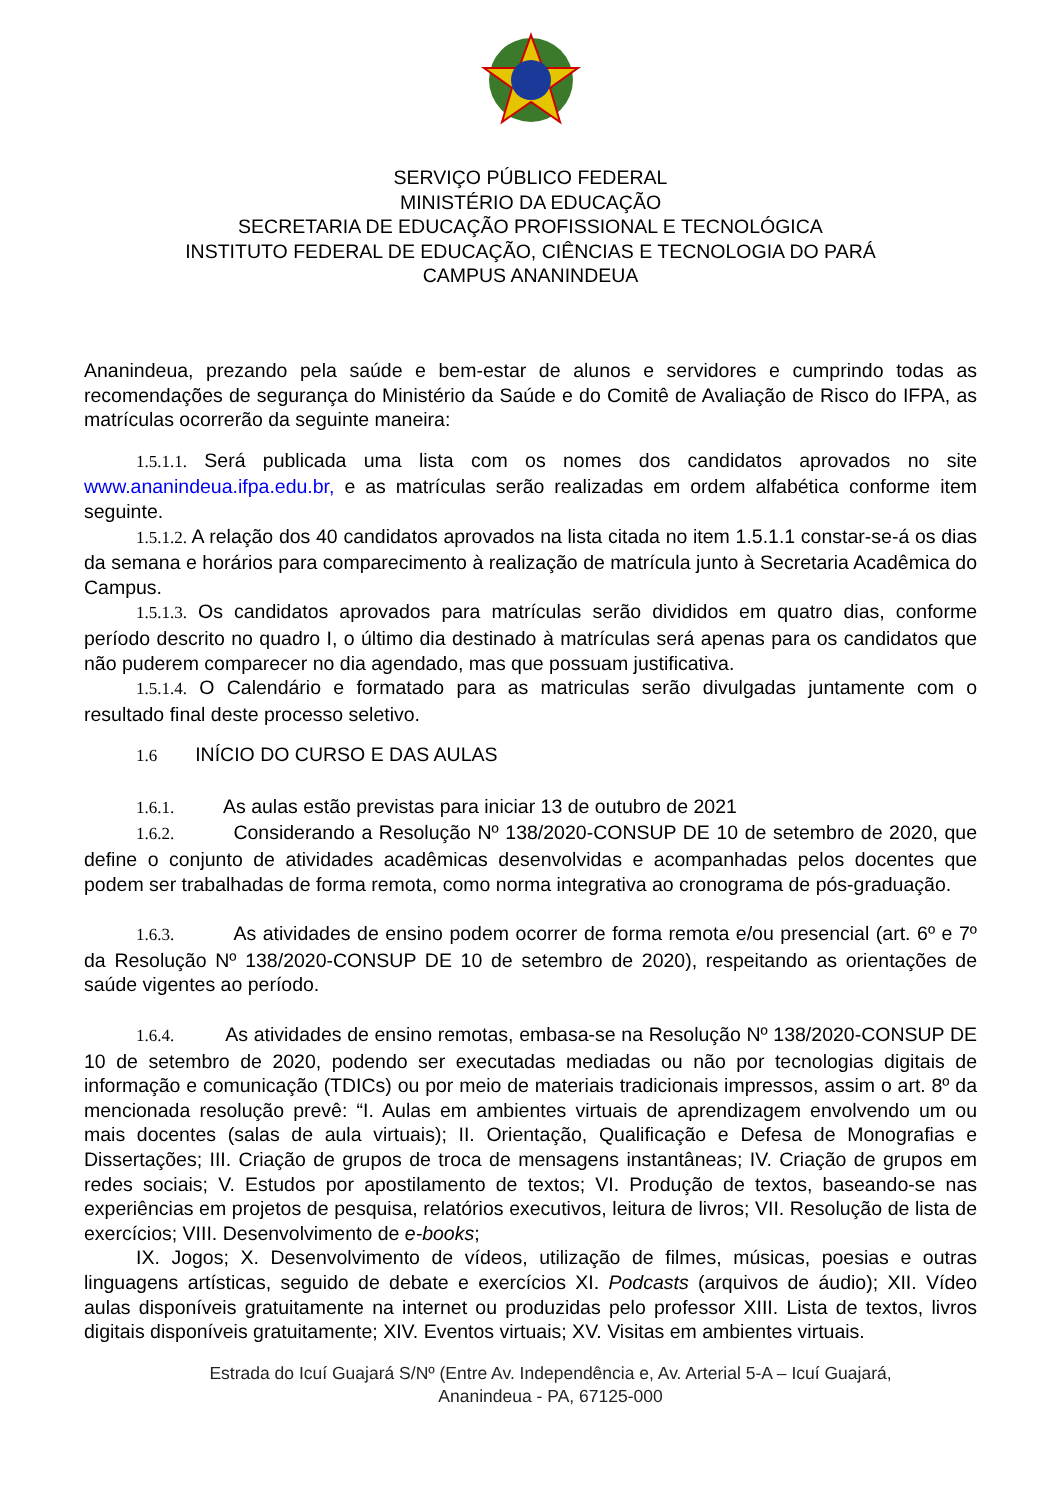SERVIÇO PÚBLICO FEDERAL
MINISTÉRIO DA EDUCAÇÃO
SECRETARIA DE EDUCAÇÃO PROFISSIONAL E TECNOLÓGICA
INSTITUTO FEDERAL DE EDUCAÇÃO, CIÊNCIAS E TECNOLOGIA DO PARÁ
CAMPUS ANANINDEUA
Ananindeua, prezando pela saúde e bem-estar de alunos e servidores e cumprindo todas as recomendações de segurança do Ministério da Saúde e do Comitê de Avaliação de Risco do IFPA, as matrículas ocorrerão da seguinte maneira:
1.5.1.1. Será publicada uma lista com os nomes dos candidatos aprovados no site www.ananindeua.ifpa.edu.br, e as matrículas serão realizadas em ordem alfabética conforme item seguinte.
1.5.1.2. A relação dos 40 candidatos aprovados na lista citada no item 1.5.1.1 constar-se-á os dias da semana e horários para comparecimento à realização de matrícula junto à Secretaria Acadêmica do Campus.
1.5.1.3. Os candidatos aprovados para matrículas serão divididos em quatro dias, conforme período descrito no quadro I, o último dia destinado à matrículas será apenas para os candidatos que não puderem comparecer no dia agendado, mas que possuam justificativa.
1.5.1.4. O Calendário e formatado para as matriculas serão divulgadas juntamente com o resultado final deste processo seletivo.
1.6 INÍCIO DO CURSO E DAS AULAS
1.6.1. As aulas estão previstas para iniciar 13 de outubro de 2021
1.6.2. Considerando a Resolução Nº 138/2020-CONSUP DE 10 de setembro de 2020, que define o conjunto de atividades acadêmicas desenvolvidas e acompanhadas pelos docentes que podem ser trabalhadas de forma remota, como norma integrativa ao cronograma de pós-graduação.
1.6.3. As atividades de ensino podem ocorrer de forma remota e/ou presencial (art. 6º e 7º da Resolução Nº 138/2020-CONSUP DE 10 de setembro de 2020), respeitando as orientações de saúde vigentes ao período.
1.6.4. As atividades de ensino remotas, embasa-se na Resolução Nº 138/2020-CONSUP DE 10 de setembro de 2020, podendo ser executadas mediadas ou não por tecnologias digitais de informação e comunicação (TDICs) ou por meio de materiais tradicionais impressos, assim o art. 8º da mencionada resolução prevê: “I. Aulas em ambientes virtuais de aprendizagem envolvendo um ou mais docentes (salas de aula virtuais); II. Orientação, Qualificação e Defesa de Monografias e Dissertações; III. Criação de grupos de troca de mensagens instantâneas; IV. Criação de grupos em redes sociais; V. Estudos por apostilamento de textos; VI. Produção de textos, baseando-se nas experiências em projetos de pesquisa, relatórios executivos, leitura de livros; VII. Resolução de lista de exercícios; VIII. Desenvolvimento de e-books;
IX. Jogos; X. Desenvolvimento de vídeos, utilização de filmes, músicas, poesias e outras linguagens artísticas, seguido de debate e exercícios XI. Podcasts (arquivos de áudio); XII. Vídeo aulas disponíveis gratuitamente na internet ou produzidas pelo professor XIII. Lista de textos, livros digitais disponíveis gratuitamente; XIV. Eventos virtuais; XV. Visitas em ambientes virtuais.
Estrada do Icuí Guajará S/Nº (Entre Av. Independência e, Av. Arterial 5-A – Icuí Guajará,
Ananindeua - PA, 67125-000